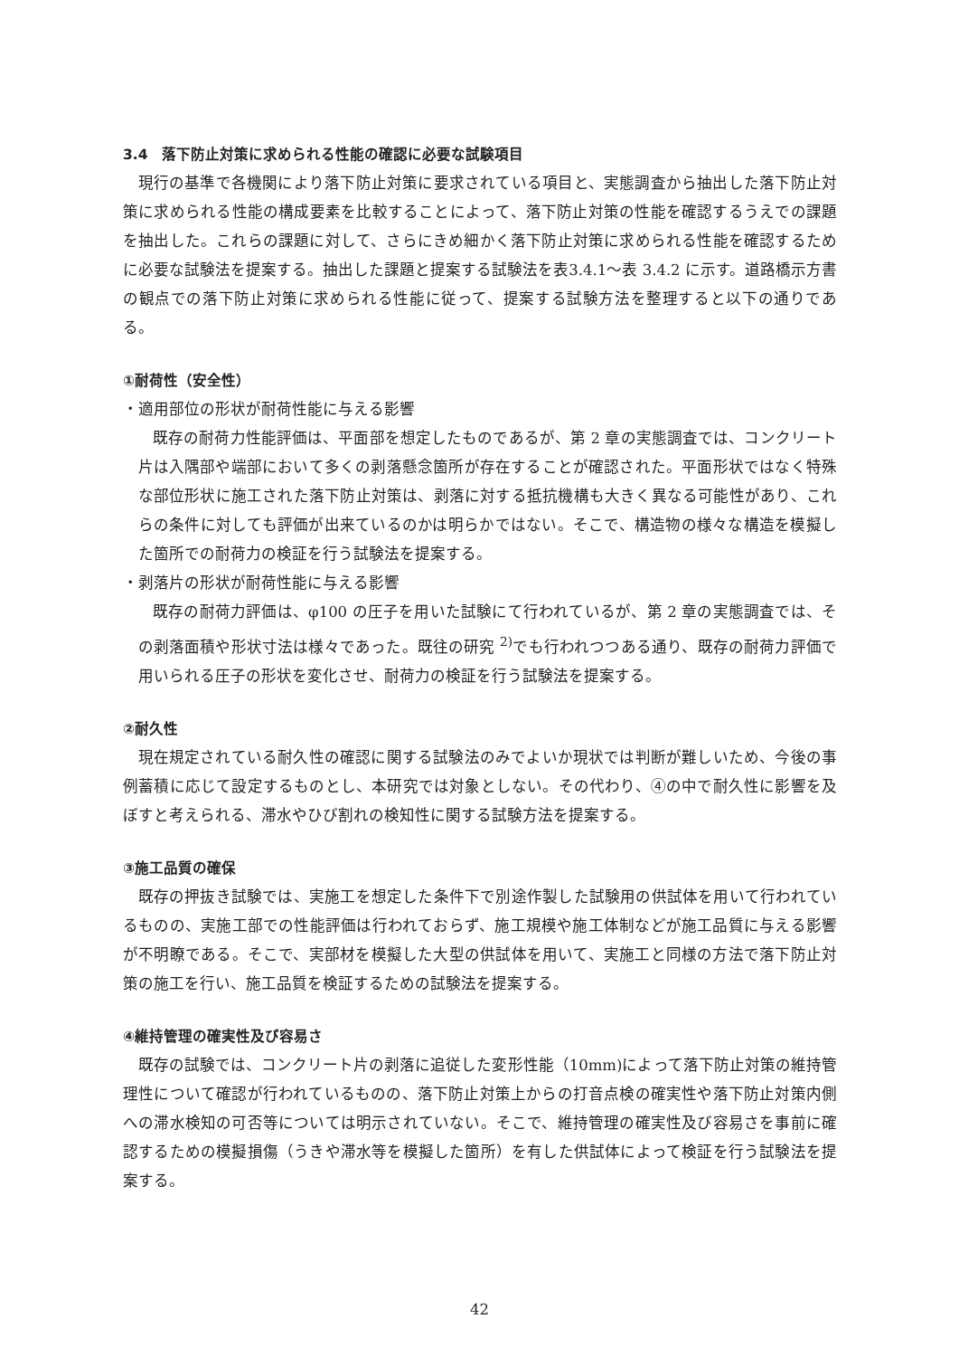3.4　落下防止対策に求められる性能の確認に必要な試験項目
現行の基準で各機関により落下防止対策に要求されている項目と、実態調査から抽出した落下防止対策に求められる性能の構成要素を比較することによって、落下防止対策の性能を確認するうえでの課題を抽出した。これらの課題に対して、さらにきめ細かく落下防止対策に求められる性能を確認するために必要な試験法を提案する。抽出した課題と提案する試験法を表3.4.1～表 3.4.2 に示す。道路橋示方書の観点での落下防止対策に求められる性能に従って、提案する試験方法を整理すると以下の通りである。
①耐荷性（安全性）
・適用部位の形状が耐荷性能に与える影響
既存の耐荷力性能評価は、平面部を想定したものであるが、第 2 章の実態調査では、コンクリート片は入隅部や端部において多くの剥落懸念箇所が存在することが確認された。平面形状ではなく特殊な部位形状に施工された落下防止対策は、剥落に対する抵抗機構も大きく異なる可能性があり、これらの条件に対しても評価が出来ているのかは明らかではない。そこで、構造物の様々な構造を模擬した箇所での耐荷力の検証を行う試験法を提案する。
・剥落片の形状が耐荷性能に与える影響
既存の耐荷力評価は、φ100 の圧子を用いた試験にて行われているが、第 2 章の実態調査では、その剥落面積や形状寸法は様々であった。既往の研究 <sup>2)</sup>でも行われつつある通り、既存の耐荷力評価で用いられる圧子の形状を変化させ、耐荷力の検証を行う試験法を提案する。
②耐久性
現在規定されている耐久性の確認に関する試験法のみでよいか現状では判断が難しいため、今後の事例蓄積に応じて設定するものとし、本研究では対象としない。その代わり、④の中で耐久性に影響を及ぼすと考えられる、滞水やひび割れの検知性に関する試験方法を提案する。
③施工品質の確保
既存の押抜き試験では、実施工を想定した条件下で別途作製した試験用の供試体を用いて行われているものの、実施工部での性能評価は行われておらず、施工規模や施工体制などが施工品質に与える影響が不明瞭である。そこで、実部材を模擬した大型の供試体を用いて、実施工と同様の方法で落下防止対策の施工を行い、施工品質を検証するための試験法を提案する。
④維持管理の確実性及び容易さ
既存の試験では、コンクリート片の剥落に追従した変形性能（10mm)によって落下防止対策の維持管理性について確認が行われているものの、落下防止対策上からの打音点検の確実性や落下防止対策内側への滞水検知の可否等については明示されていない。そこで、維持管理の確実性及び容易さを事前に確認するための模擬損傷（うきや滞水等を模擬した箇所）を有した供試体によって検証を行う試験法を提案する。
42